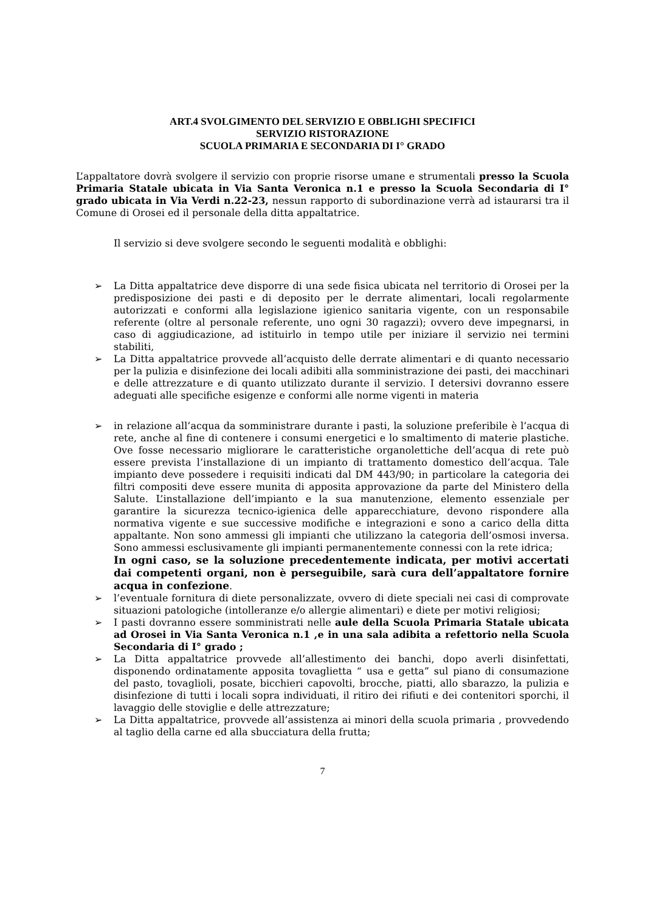ART.4 SVOLGIMENTO DEL SERVIZIO E OBBLIGHI SPECIFICI
SERVIZIO RISTORAZIONE
SCUOLA PRIMARIA E SECONDARIA DI I° GRADO
L’appaltatore dovrà svolgere il servizio con proprie risorse umane e strumentali presso la Scuola Primaria Statale ubicata in Via Santa Veronica n.1 e presso la Scuola Secondaria di I° grado ubicata in Via Verdi n.22-23, nessun rapporto di subordinazione verrà ad istaurarsi tra il Comune di Orosei ed il personale della ditta appaltatrice.
Il servizio si deve svolgere secondo le seguenti modalità e obblighi:
➢ La Ditta appaltatrice deve disporre di una sede fisica ubicata nel territorio di Orosei per la predisposizione dei pasti e di deposito per le derrate alimentari, locali regolarmente autorizzati e conformi alla legislazione igienico sanitaria vigente, con un responsabile referente (oltre al personale referente, uno ogni 30 ragazzi); ovvero deve impegnarsi, in caso di aggiudicazione, ad istituirlo in tempo utile per iniziare il servizio nei termini stabiliti,
➢ La Ditta appaltatrice provvede all’acquisto delle derrate alimentari e di quanto necessario per la pulizia e disinfezione dei locali adibiti alla somministrazione dei pasti, dei macchinari e delle attrezzature e di quanto utilizzato durante il servizio. I detersivi dovranno essere adeguati alle specifiche esigenze e conformi alle norme vigenti in materia
➢ in relazione all’acqua da somministrare durante i pasti, la soluzione preferibile è l’acqua di rete, anche al fine di contenere i consumi energetici e lo smaltimento di materie plastiche. Ove fosse necessario migliorare le caratteristiche organolettiche dell’acqua di rete può essere prevista l’installazione di un impianto di trattamento domestico dell’acqua. Tale impianto deve possedere i requisiti indicati dal DM 443/90; in particolare la categoria dei filtri compositi deve essere munita di apposita approvazione da parte del Ministero della Salute. L’installazione dell’impianto e la sua manutenzione, elemento essenziale per garantire la sicurezza tecnico-igienica delle apparecchiature, devono rispondere alla normativa vigente e sue successive modifiche e integrazioni e sono a carico della ditta appaltante. Non sono ammessi gli impianti che utilizzano la categoria dell’osmosi inversa. Sono ammessi esclusivamente gli impianti permanentemente connessi con la rete idrica;
In ogni caso, se la soluzione precedentemente indicata, per motivi accertati dai competenti organi, non è perseguibile, sarà cura dell’appaltatore fornire acqua in confezione.
➢ l’eventuale fornitura di diete personalizzate, ovvero di diete speciali nei casi di comprovate situazioni patologiche (intolleranze e/o allergie alimentari) e diete per motivi religiosi;
➢ I pasti dovranno essere somministrati nelle aule della Scuola Primaria Statale ubicata ad Orosei in Via Santa Veronica n.1 ,e in una sala adibita a refettorio nella Scuola Secondaria di I° grado ;
➢ La Ditta appaltatrice provvede all’allestimento dei banchi, dopo averli disinfettati, disponendo ordinatamente apposita tovaglietta “ usa e getta” sul piano di consumazione del pasto, tovaglioli, posate, bicchieri capovolti, brocche, piatti, allo sbarazzo, la pulizia e disinfezione di tutti i locali sopra individuati, il ritiro dei rifiuti e dei contenitori sporchi, il lavaggio delle stoviglie e delle attrezzature;
➢ La Ditta appaltatrice, provvede all’assistenza ai minori della scuola primaria , provvedendo al taglio della carne ed alla sbucciatura della frutta;
7